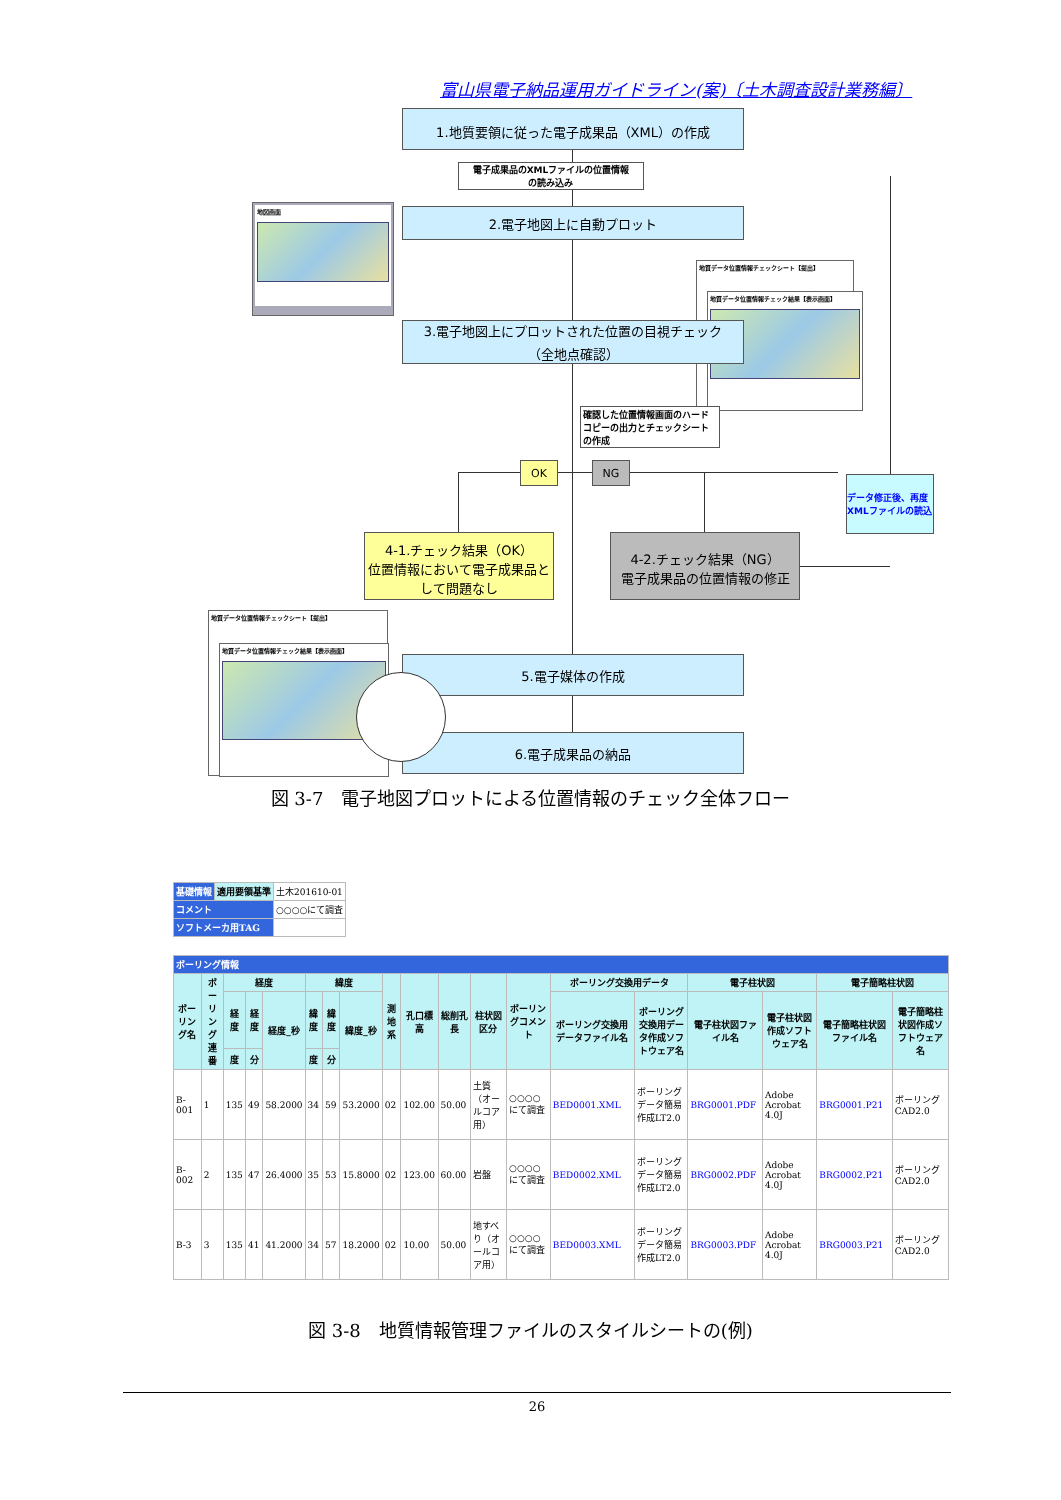富山県電子納品運用ガイドライン(案)〔土木調査設計業務編〕
1.地質要領に従った電子成果品（XML）の作成
電子成果品のXMLファイルの位置情報
の読み込み
地図画面
2.電子地図上に自動プロット
地質データ位置情報チェックシート【提出】
地質データ位置情報チェック結果【表示画面】
3.電子地図上にプロットされた位置の目視チェック
（全地点確認）
確認した位置情報画面のハードコピーの出力とチェックシートの作成
OK NG
データ修正後、再度XMLファイルの読込
4-1.チェック結果（OK）
位置情報において電子成果品として問題なし
4-2.チェック結果（NG）
電子成果品の位置情報の修正
地質データ位置情報チェックシート【提出】
地質データ位置情報チェック結果【表示画面】
5.電子媒体の作成
6.電子成果品の納品
図 3-7　電子地図プロットによる位置情報のチェック全体フロー
| 基礎情報 | 適用要領基準 | 土木201610-01 |
| コメント | | ○○○○にて調査 |
| ソフトメーカ用TAG | | |
| ボーリング情報 | | | | | | | | | | | | | | | | | | |
| --- | --- | --- | --- | --- | --- | --- | --- | --- | --- | --- | --- | --- | --- | --- | --- | --- | --- | --- |
| ボーリング名 | ボーリング連番 | 経度 | | | 緯度 | | | 測地系 | 孔口標高 | 総削孔長 | 柱状図区分 | ボーリングコメント | ボーリング交換用データ | | 電子柱状図 | | 電子簡略柱状図 | |
| | | 経度 | 経度 | 経度_秒 | 緯度 | 緯度 | 緯度_秒 | | | | | | ボーリング交換用データファイル名 | ボーリング交換用データ作成ソフトウェア名 | 電子柱状図ファイル名 | 電子柱状図作成ソフトウェア名 | 電子簡略柱状図ファイル名 | 電子簡略柱状図作成ソフトウェア名 |
| | | 度 | 分 | | 度 | 分 | | | | | | | | | | | | |
| B-001 | 1 | 135 | 49 | 58.2000 | 34 | 59 | 53.2000 | 02 | 102.00 | 50.00 | 土質（オールコア用） | ○○○○にて調査 | BED0001.XML | ボーリングデータ簡易作成LT2.0 | BRG0001.PDF | Adobe Acrobat 4.0J | BRG0001.P21 | ボーリングCAD2.0 |
| B-002 | 2 | 135 | 47 | 26.4000 | 35 | 53 | 15.8000 | 02 | 123.00 | 60.00 | 岩盤 | ○○○○にて調査 | BED0002.XML | ボーリングデータ簡易作成LT2.0 | BRG0002.PDF | Adobe Acrobat 4.0J | BRG0002.P21 | ボーリングCAD2.0 |
| B-3 | 3 | 135 | 41 | 41.2000 | 34 | 57 | 18.2000 | 02 | 10.00 | 50.00 | 地すべり（オールコア用） | ○○○○にて調査 | BED0003.XML | ボーリングデータ簡易作成LT2.0 | BRG0003.PDF | Adobe Acrobat 4.0J | BRG0003.P21 | ボーリングCAD2.0 |
図 3-8　地質情報管理ファイルのスタイルシートの(例)
26